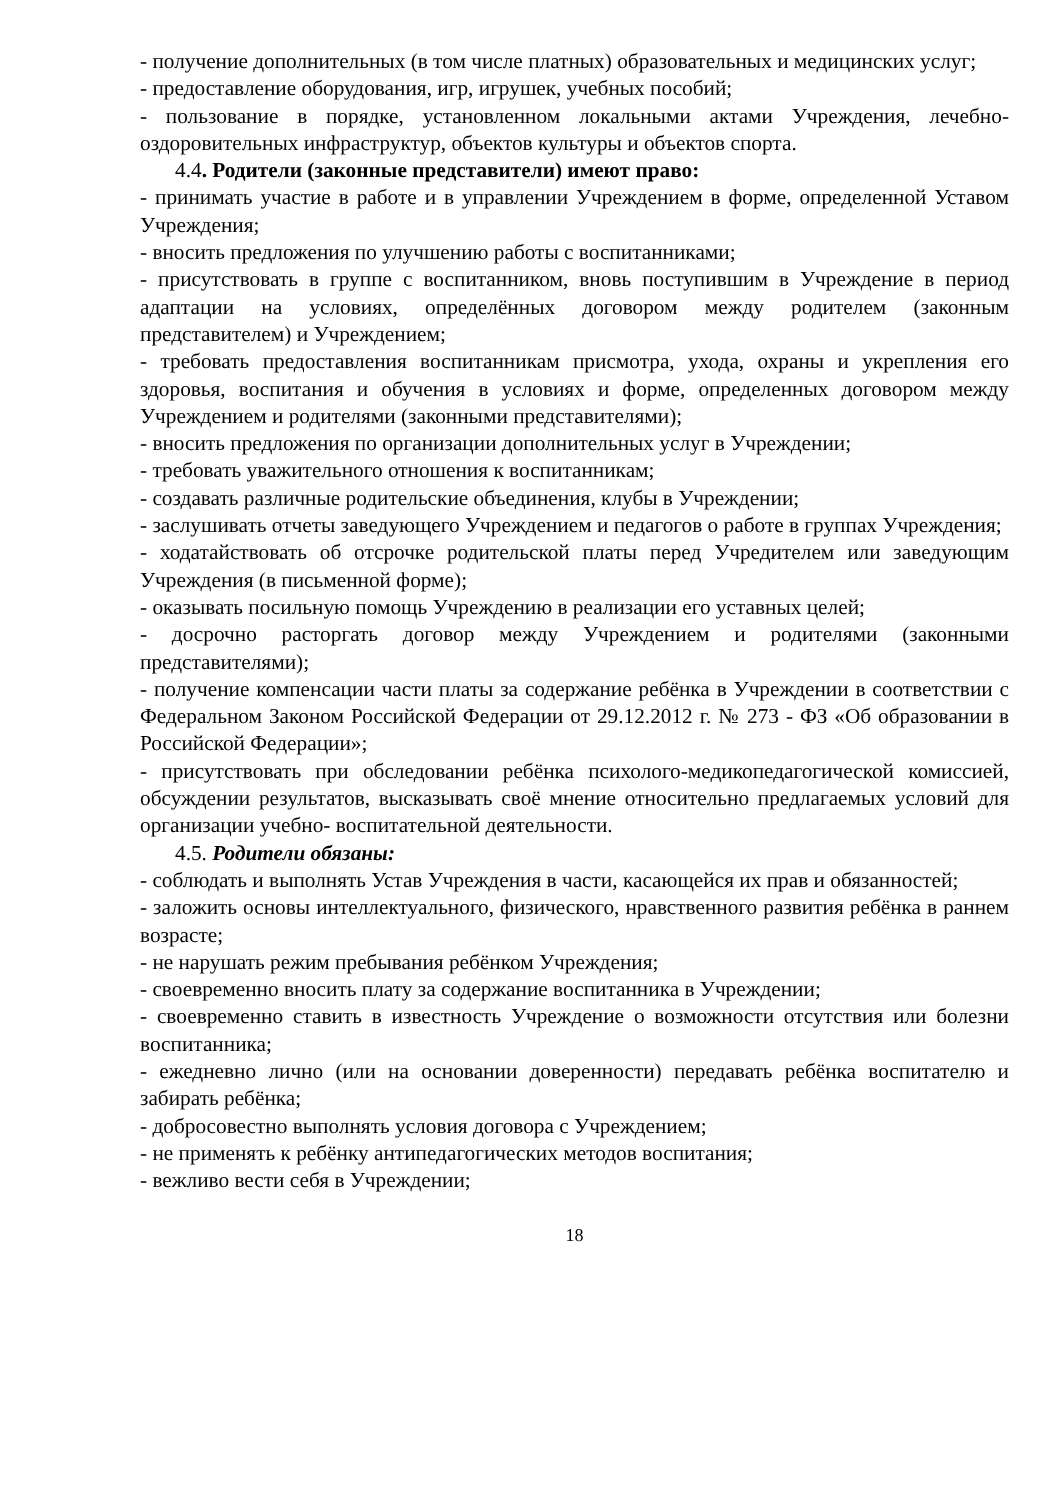- получение дополнительных (в том числе платных) образовательных и медицинских услуг;
- предоставление оборудования, игр, игрушек, учебных пособий;
- пользование в порядке, установленном локальными актами Учреждения, лечебно-оздоровительных инфраструктур, объектов культуры и объектов спорта.
4.4. Родители (законные представители) имеют право:
- принимать участие в работе и в управлении Учреждением в форме, определенной Уставом Учреждения;
- вносить предложения по улучшению работы с воспитанниками;
- присутствовать в группе с воспитанником, вновь поступившим в Учреждение в период адаптации на условиях, определённых договором между родителем (законным представителем) и Учреждением;
- требовать предоставления воспитанникам присмотра, ухода, охраны и укрепления его здоровья, воспитания и обучения в условиях и форме, определенных договором между Учреждением и родителями (законными представителями);
- вносить предложения по организации дополнительных услуг в Учреждении;
- требовать уважительного отношения к воспитанникам;
- создавать различные родительские объединения, клубы в Учреждении;
- заслушивать отчеты заведующего Учреждением и педагогов о работе в группах Учреждения;
- ходатайствовать об отсрочке родительской платы перед Учредителем или заведующим Учреждения (в письменной форме);
- оказывать посильную помощь Учреждению в реализации его уставных целей;
- досрочно расторгать договор между Учреждением и родителями (законными представителями);
- получение компенсации части платы за содержание ребёнка в Учреждении в соответствии с Федеральном Законом Российской Федерации от 29.12.2012 г. № 273 - ФЗ «Об образовании в Российской Федерации»;
- присутствовать при обследовании ребёнка психолого-медикопедагогической комиссией, обсуждении результатов, высказывать своё мнение относительно предлагаемых условий для организации учебно- воспитательной деятельности.
4.5. Родители обязаны:
- соблюдать и выполнять Устав Учреждения в части, касающейся их прав и обязанностей;
- заложить основы интеллектуального, физического, нравственного развития ребёнка в раннем возрасте;
- не нарушать режим пребывания ребёнком Учреждения;
- своевременно вносить плату за содержание воспитанника в Учреждении;
- своевременно ставить в известность Учреждение о возможности отсутствия или болезни воспитанника;
- ежедневно лично (или на основании доверенности) передавать ребёнка воспитателю и забирать ребёнка;
- добросовестно выполнять условия договора с Учреждением;
- не применять к ребёнку антипедагогических методов воспитания;
- вежливо вести себя в Учреждении;
18